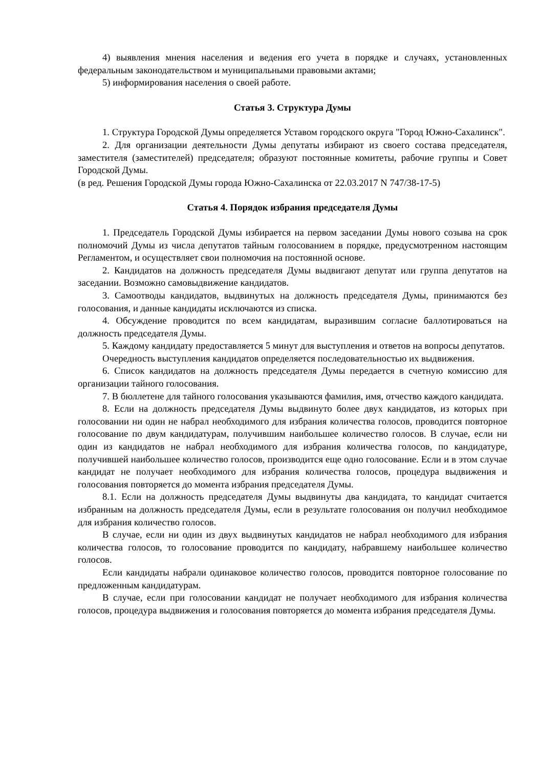4) выявления мнения населения и ведения его учета в порядке и случаях, установленных федеральным законодательством и муниципальными правовыми актами;
5) информирования населения о своей работе.
Статья 3. Структура Думы
1. Структура Городской Думы определяется Уставом городского округа "Город Южно-Сахалинск".
2. Для организации деятельности Думы депутаты избирают из своего состава председателя, заместителя (заместителей) председателя; образуют постоянные комитеты, рабочие группы и Совет Городской Думы.
(в ред. Решения Городской Думы города Южно-Сахалинска от 22.03.2017 N 747/38-17-5)
Статья 4. Порядок избрания председателя Думы
1. Председатель Городской Думы избирается на первом заседании Думы нового созыва на срок полномочий Думы из числа депутатов тайным голосованием в порядке, предусмотренном настоящим Регламентом, и осуществляет свои полномочия на постоянной основе.
2. Кандидатов на должность председателя Думы выдвигают депутат или группа депутатов на заседании. Возможно самовыдвижение кандидатов.
3. Самоотводы кандидатов, выдвинутых на должность председателя Думы, принимаются без голосования, и данные кандидаты исключаются из списка.
4. Обсуждение проводится по всем кандидатам, выразившим согласие баллотироваться на должность председателя Думы.
5. Каждому кандидату предоставляется 5 минут для выступления и ответов на вопросы депутатов.
Очередность выступления кандидатов определяется последовательностью их выдвижения.
6. Список кандидатов на должность председателя Думы передается в счетную комиссию для организации тайного голосования.
7. В бюллетене для тайного голосования указываются фамилия, имя, отчество каждого кандидата.
8. Если на должность председателя Думы выдвинуто более двух кандидатов, из которых при голосовании ни один не набрал необходимого для избрания количества голосов, проводится повторное голосование по двум кандидатурам, получившим наибольшее количество голосов. В случае, если ни один из кандидатов не набрал необходимого для избрания количества голосов, по кандидатуре, получившей наибольшее количество голосов, производится еще одно голосование. Если и в этом случае кандидат не получает необходимого для избрания количества голосов, процедура выдвижения и голосования повторяется до момента избрания председателя Думы.
8.1. Если на должность председателя Думы выдвинуты два кандидата, то кандидат считается избранным на должность председателя Думы, если в результате голосования он получил необходимое для избрания количество голосов.
В случае, если ни один из двух выдвинутых кандидатов не набрал необходимого для избрания количества голосов, то голосование проводится по кандидату, набравшему наибольшее количество голосов.
Если кандидаты набрали одинаковое количество голосов, проводится повторное голосование по предложенным кандидатурам.
В случае, если при голосовании кандидат не получает необходимого для избрания количества голосов, процедура выдвижения и голосования повторяется до момента избрания председателя Думы.